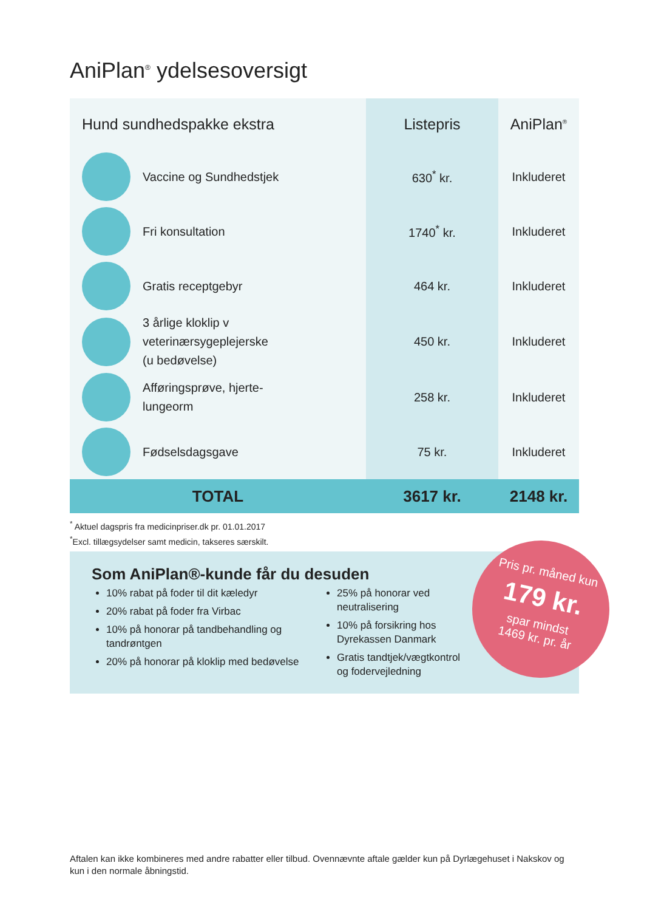AniPlan<sup>®</sup> ydelsesoversigt
| Hund sundhedspakke ekstra | Listepris | AniPlan<sup>®</sup> |
| --- | --- | --- |
| Vaccine og Sundhedstjek | 630<sup>*</sup> kr. | Inkluderet |
| Fri konsultation | 1740<sup>*</sup> kr. | Inkluderet |
| Gratis receptgebyr | 464 kr. | Inkluderet |
| 3 årlige kloklip v veterinærsygeplejerske (u bedøvelse) | 450 kr. | Inkluderet |
| Afføringsprøve, hjerte-lungeorm | 258 kr. | Inkluderet |
| Fødselsdagsgave | 75 kr. | Inkluderet |
| TOTAL | 3617 kr. | 2148 kr. |
<sup>*</sup> Aktuel dagspris fra medicinpriser.dk pr. 01.01.2017
<sup>*</sup> Excl. tillægsydelser samt medicin, takseres særskilt.
Som AniPlan®-kunde får du desuden
10% rabat på foder til dit kæledyr
20% rabat på foder fra Virbac
10% på honorar på tandbehandling og tandrøntgen
20% på honorar på kloklip med bedøvelse
25% på honorar ved neutralisering
10% på forsikring hos Dyrekassen Danmark
Gratis tandtjek/vægtkontrol og fodervejledning
Pris pr. måned kun
179 kr.
spar mindst
1469 kr. pr. år
Aftalen kan ikke kombineres med andre rabatter eller tilbud. Ovennævnte aftale gælder kun på Dyrlægehuset i Nakskov og kun i den normale åbningstid.